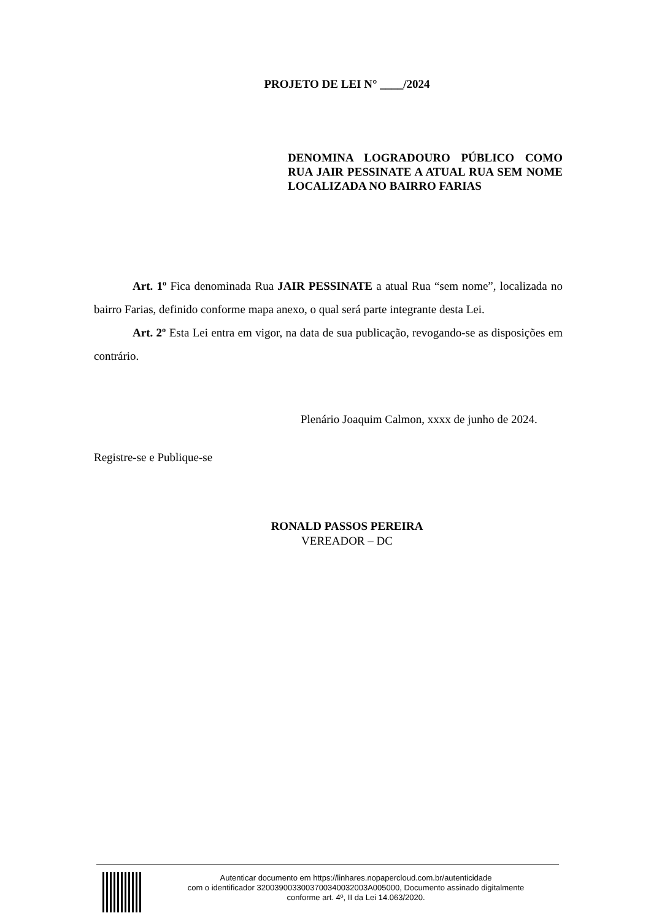PROJETO DE LEI N° ____/2024
DENOMINA LOGRADOURO PÚBLICO COMO RUA JAIR PESSINATE A ATUAL RUA SEM NOME LOCALIZADA NO BAIRRO FARIAS
Art. 1º Fica denominada Rua JAIR PESSINATE a atual Rua “sem nome”, localizada no bairro Farias, definido conforme mapa anexo, o qual será parte integrante desta Lei.
Art. 2º Esta Lei entra em vigor, na data de sua publicação, revogando-se as disposições em contrário.
Plenário Joaquim Calmon, xxxx de junho de 2024.
Registre-se e Publique-se
RONALD PASSOS PEREIRA
VEREADOR – DC
Autenticar documento em https://linhares.nopapercloud.com.br/autenticidade
com o identificador 3200390033003700340032003A005000, Documento assinado digitalmente
conforme art. 4º, II da Lei 14.063/2020.